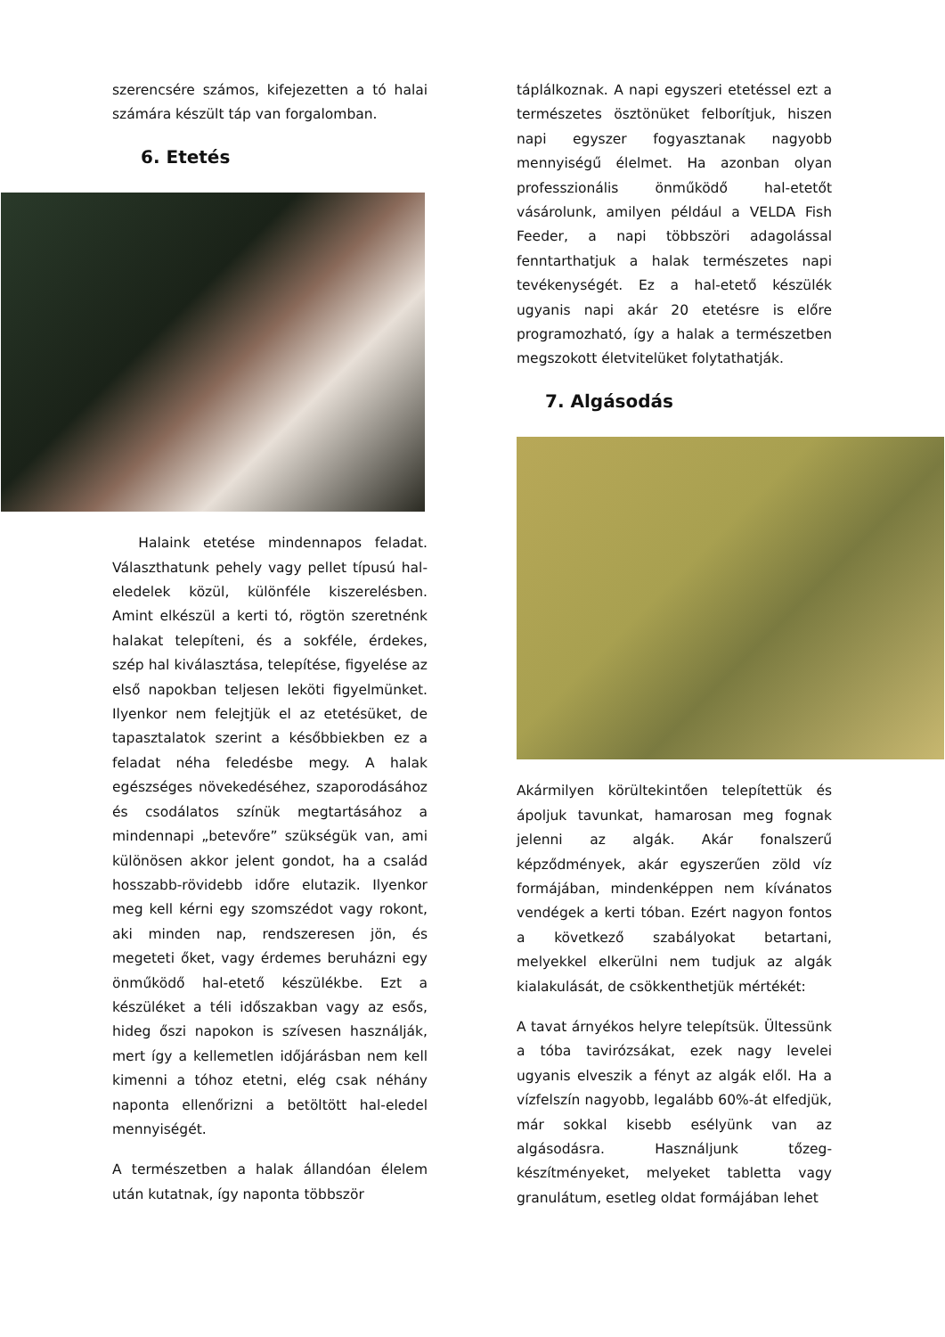szerencsére számos, kifejezetten a tó halai számára készült táp van forgalomban.
6. Etetés
Halaink etetése mindennapos feladat. Választhatunk pehely vagy pellet típusú hal-eledelek közül, különféle kiszerelésben. Amint elkészül a kerti tó, rögtön szeretnénk halakat telepíteni, és a sokféle, érdekes, szép hal kiválasztása, telepítése, figyelése az első napokban teljesen leköti figyelmünket. Ilyenkor nem felejtjük el az etetésüket, de tapasztalatok szerint a későbbiekben ez a feladat néha feledésbe megy. A halak egészséges növekedéséhez, szaporodásához és csodálatos színük megtartásához a mindennapi „betevőre” szükségük van, ami különösen akkor jelent gondot, ha a család hosszabb-rövidebb időre elutazik. Ilyenkor meg kell kérni egy szomszédot vagy rokont, aki minden nap, rendszeresen jön, és megeteti őket, vagy érdemes beruházni egy önműködő hal-etető készülékbe. Ezt a készüléket a téli időszakban vagy az esős, hideg őszi napokon is szívesen használják, mert így a kellemetlen időjárásban nem kell kimenni a tóhoz etetni, elég csak néhány naponta ellenőrizni a betöltött hal-eledel mennyiségét.
A természetben a halak állandóan élelem után kutatnak, így naponta többször
táplálkoznak. A napi egyszeri etetéssel ezt a természetes ösztönüket felborítjuk, hiszen napi egyszer fogyasztanak nagyobb mennyiségű élelmet. Ha azonban olyan professzionális önműködő hal-etetőt vásárolunk, amilyen például a VELDA Fish Feeder, a napi többszöri adagolással fenntarthatjuk a halak természetes napi tevékenységét. Ez a hal-etető készülék ugyanis napi akár 20 etetésre is előre programozható, így a halak a természetben megszokott életvitelüket folytathatják.
7. Algásodás
Akármilyen körültekintően telepítettük és ápoljuk tavunkat, hamarosan meg fognak jelenni az algák. Akár fonalszerű képződmények, akár egyszerűen zöld víz formájában, mindenképpen nem kívánatos vendégek a kerti tóban. Ezért nagyon fontos a következő szabályokat betartani, melyekkel elkerülni nem tudjuk az algák kialakulását, de csökkenthetjük mértékét:
A tavat árnyékos helyre telepítsük. Ültessünk a tóba tavirózsákat, ezek nagy levelei ugyanis elveszik a fényt az algák elől. Ha a vízfelszín nagyobb, legalább 60%-át elfedjük, már sokkal kisebb esélyünk van az algásodásra. Használjunk tőzeg-készítményeket, melyeket tabletta vagy granulátum, esetleg oldat formájában lehet